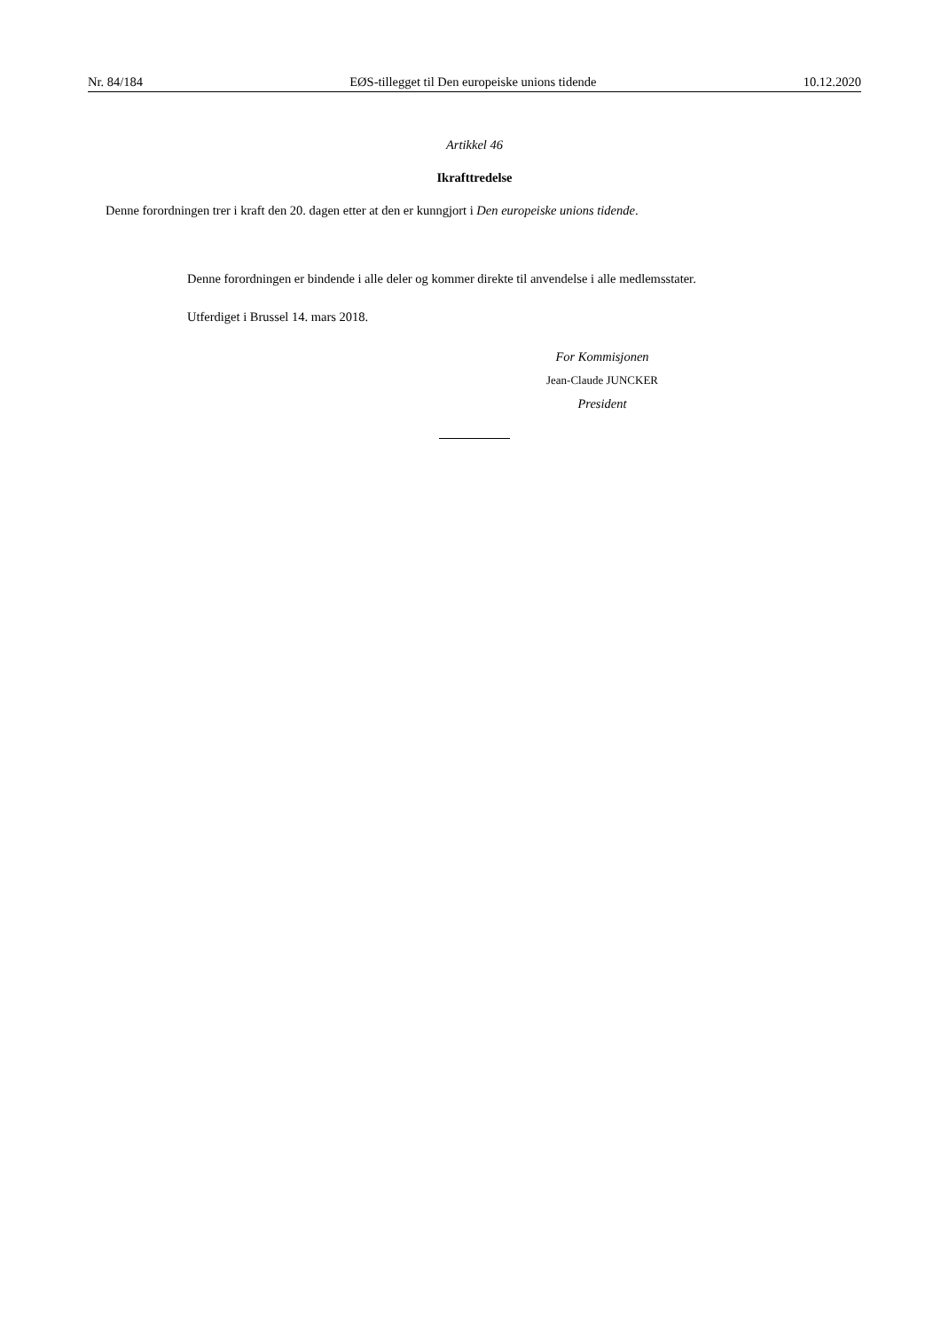Nr. 84/184 EØS-tillegget til Den europeiske unions tidende 10.12.2020
Artikkel 46
Ikrafttredelse
Denne forordningen trer i kraft den 20. dagen etter at den er kunngjort i Den europeiske unions tidende.
Denne forordningen er bindende i alle deler og kommer direkte til anvendelse i alle medlemsstater.
Utferdiget i Brussel 14. mars 2018.
For Kommisjonen
Jean-Claude JUNCKER
President